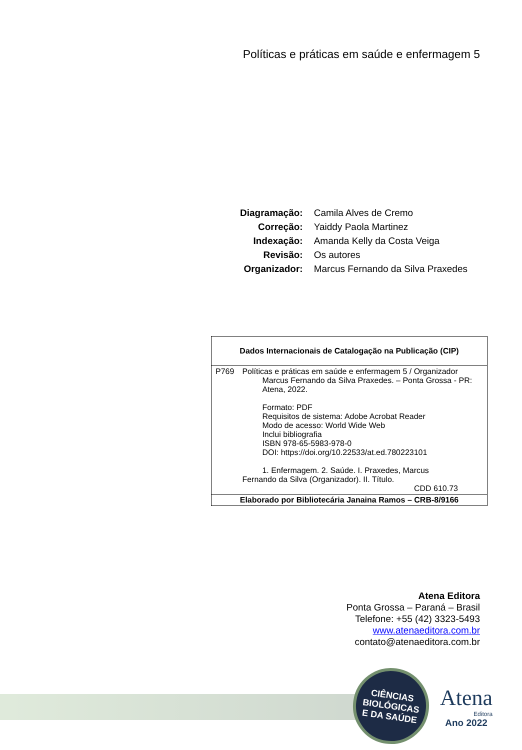Políticas e práticas em saúde e enfermagem 5
| Diagramação: | Camila Alves de Cremo |
| Correção: | Yaiddy Paola Martinez |
| Indexação: | Amanda Kelly da Costa Veiga |
| Revisão: | Os autores |
| Organizador: | Marcus Fernando da Silva Praxedes |
| Dados Internacionais de Catalogação na Publicação (CIP) | |
| --- | --- |
| P769 | Políticas e práticas em saúde e enfermagem 5 / Organizador Marcus Fernando da Silva Praxedes. – Ponta Grossa - PR: Atena, 2022. Formato: PDF Requisitos de sistema: Adobe Acrobat Reader Modo de acesso: World Wide Web Inclui bibliografia ISBN 978-65-5983-978-0 DOI: https://doi.org/10.22533/at.ed.780223101 1. Enfermagem. 2. Saúde. I. Praxedes, Marcus Fernando da Silva (Organizador). II. Título. CDD 610.73 |
| Elaborado por Bibliotecária Janaina Ramos – CRB-8/9166 | |
Atena Editora
Ponta Grossa – Paraná – Brasil
Telefone: +55 (42) 3323-5493
www.atenaeditora.com.br
contato@atenaeditora.com.br
CIÊNCIAS
BIOLÓGICAS
E DA SAÚDE
Atena
Editora
Ano 2022